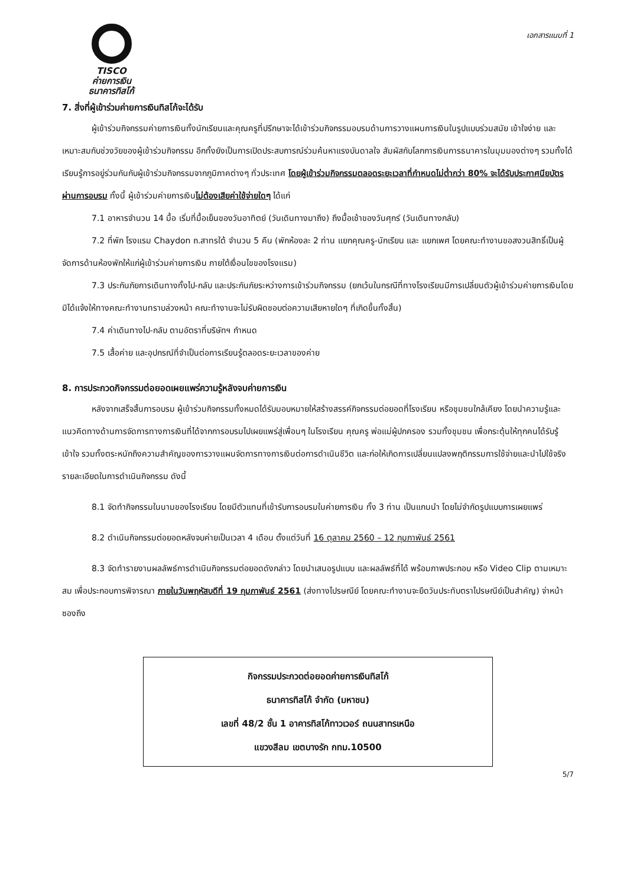TISCO
ค่ายการเงิน
ธนาคารทิสโก้
เอกสารแนบที่ 1
7. สิ่งที่ผู้เข้าร่วมค่ายการเงินทิสโก้จะได้รับ
ผู้เข้าร่วมกิจกรรมค่ายการเงินทั้งนักเรียนและคุณครูที่ปรึกษาจะได้เข้าร่วมกิจกรรมอบรมด้านการวางแผนการเงินในรูปแบบร่วมสมัย เข้าใจง่าย และเหมาะสมกับช่วงวัยของผู้เข้าร่วมกิจกรรม อีกทั้งยังเป็นการเปิดประสบการณ์ร่วมค้นหาแรงบันดาลใจ สัมผัสกับโลกการเงินการธนาคารในมุมมองต่างๆ รวมทั้งได้เรียนรู้การอยู่ร่วมกันกับผู้เข้าร่วมกิจกรรมจากภูมิภาคต่างๆ ทั่วประเทศ โดยผู้เข้าร่วมกิจกรรมตลอดระยะเวลาที่กำหนดไม่ต่ำกว่า 80% จะได้รับประกาศนียบัตรผ่านการอบรม ทั้งนี้ ผู้เข้าร่วมค่ายการเงินไม่ต้องเสียค่าใช้จ่ายใดๆ ได้แก่
7.1 อาหารจำนวน 14 มื้อ เริ่มที่มื้อเย็นของวันอาทิตย์ (วันเดินทางมาถึง) ถึงมื้อเช้าของวันศุกร์ (วันเดินทางกลับ)
7.2 ที่พัก โรงแรม Chaydon ถ.สาทรใต้ จำนวน 5 คืน (พักห้องละ 2 ท่าน แยกคุณครู-นักเรียน และ แยกเพศ โดยคณะทำงานขอสงวนสิทธิ์เป็นผู้จัดการด้านห้องพักให้แก่ผู้เข้าร่วมค่ายการเงิน ภายใต้เงื่อนไขของโรงแรม)
7.3 ประกันภัยการเดินทางทั้งไป-กลับ และประกันภัยระหว่างการเข้าร่วมกิจกรรม (ยกเว้นในกรณีที่ทางโรงเรียนมีการเปลี่ยนตัวผู้เข้าร่วมค่ายการเงินโดยมิได้แจ้งให้ทางคณะทำงานทราบล่วงหน้า คณะทำงานจะไม่รับผิดชอบต่อความเสียหายใดๆ ที่เกิดขึ้นทั้งสิ้น)
7.4 ค่าเดินทางไป-กลับ ตามอัตราที่บริษัทฯ กำหนด
7.5 เสื้อค่าย และอุปกรณ์ที่จำเป็นต่อการเรียนรู้ตลอดระยะเวลาของค่าย
8. การประกวดกิจกรรมต่อยอดเผยแพร่ความรู้หลังจบค่ายการเงิน
หลังจากเสร็จสิ้นการอบรม ผู้เข้าร่วมกิจกรรมทั้งหมดได้รับมอบหมายให้สร้างสรรค์กิจกรรมต่อยอดที่โรงเรียน หรือชุมชนใกล้เคียง โดยนำความรู้และแนวคิดทางด้านการจัดการทางการเงินที่ได้จากการอบรมไปเผยแพร่สู่เพื่อนๆ ในโรงเรียน คุณครู พ่อแม่ผู้ปกครอง รวมทั้งชุมชน เพื่อกระตุ้นให้ทุกคนได้รับรู้ เข้าใจ รวมทั้งตระหนักถึงความสำคัญของการวางแผนจัดการทางการเงินต่อการดำเนินชีวิต และก่อให้เกิดการเปลี่ยนแปลงพฤติกรรมการใช้จ่ายและนำไปใช้จริง รายละเอียดในการดำเนินกิจกรรม ดังนี้
8.1 จัดทำกิจกรรมในนามของโรงเรียน โดยมีตัวแทนที่เข้ารับการอบรมในค่ายการเงิน ทั้ง 3 ท่าน เป็นแกนนำ โดยไม่จำกัดรูปแบบการเผยแพร่
8.2 ดำเนินกิจกรรมต่อยอดหลังจบค่ายเป็นเวลา 4 เดือน ตั้งแต่วันที่ 16 ตุลาคม 2560 – 12 กุมภาพันธ์ 2561
8.3 จัดทำรายงานผลลัพธ์การดำเนินกิจกรรมต่อยอดดังกล่าว โดยนำเสนอรูปแบบ และผลลัพธ์ที่ได้ พร้อมภาพประกอบ หรือ Video Clip ตามเหมาะสม เพื่อประกอบการพิจารณา ภายในวันพฤหัสบดีที่ 19 กุมภาพันธ์ 2561 (ส่งทางไปรษณีย์ โดยคณะทำงานจะยึดวันประทับตราไปรษณีย์เป็นสำคัญ) จ่าหน้าซองถึง
กิจกรรมประกวดต่อยอดค่ายการเงินทิสโก้
ธนาคารทิสโก้ จำกัด (มหาชน)
เลขที่ 48/2 ชั้น 1 อาคารทิสโก้ทาวเวอร์ ถนนสาทรเหนือ
แขวงสีลม เขตบางรัก กทม.10500
5/7